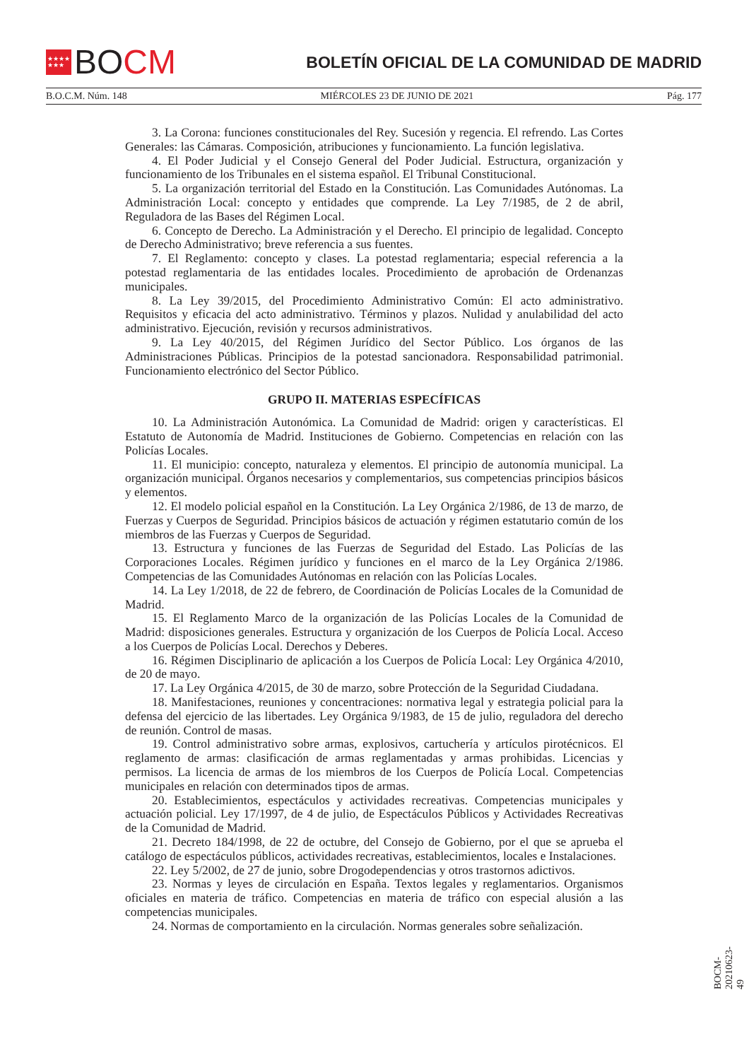★★★★
★★★
BO CM
BOLETÍN OFICIAL DE LA COMUNIDAD DE MADRID
B.O.C.M. Núm. 148 MIÉRCOLES 23 DE JUNIO DE 2021 Pág. 177
3. La Corona: funciones constitucionales del Rey. Sucesión y regencia. El refrendo. Las Cortes Generales: las Cámaras. Composición, atribuciones y funcionamiento. La función legislativa.
4. El Poder Judicial y el Consejo General del Poder Judicial. Estructura, organización y funcionamiento de los Tribunales en el sistema español. El Tribunal Constitucional.
5. La organización territorial del Estado en la Constitución. Las Comunidades Autónomas. La Administración Local: concepto y entidades que comprende. La Ley 7/1985, de 2 de abril, Reguladora de las Bases del Régimen Local.
6. Concepto de Derecho. La Administración y el Derecho. El principio de legalidad. Concepto de Derecho Administrativo; breve referencia a sus fuentes.
7. El Reglamento: concepto y clases. La potestad reglamentaria; especial referencia a la potestad reglamentaria de las entidades locales. Procedimiento de aprobación de Ordenanzas municipales.
8. La Ley 39/2015, del Procedimiento Administrativo Común: El acto administrativo. Requisitos y eficacia del acto administrativo. Términos y plazos. Nulidad y anulabilidad del acto administrativo. Ejecución, revisión y recursos administrativos.
9. La Ley 40/2015, del Régimen Jurídico del Sector Público. Los órganos de las Administraciones Públicas. Principios de la potestad sancionadora. Responsabilidad patrimonial. Funcionamiento electrónico del Sector Público.
GRUPO II. MATERIAS ESPECÍFICAS
10. La Administración Autonómica. La Comunidad de Madrid: origen y características. El Estatuto de Autonomía de Madrid. Instituciones de Gobierno. Competencias en relación con las Policías Locales.
11. El municipio: concepto, naturaleza y elementos. El principio de autonomía municipal. La organización municipal. Órganos necesarios y complementarios, sus competencias principios básicos y elementos.
12. El modelo policial español en la Constitución. La Ley Orgánica 2/1986, de 13 de marzo, de Fuerzas y Cuerpos de Seguridad. Principios básicos de actuación y régimen estatutario común de los miembros de las Fuerzas y Cuerpos de Seguridad.
13. Estructura y funciones de las Fuerzas de Seguridad del Estado. Las Policías de las Corporaciones Locales. Régimen jurídico y funciones en el marco de la Ley Orgánica 2/1986. Competencias de las Comunidades Autónomas en relación con las Policías Locales.
14. La Ley 1/2018, de 22 de febrero, de Coordinación de Policías Locales de la Comunidad de Madrid.
15. El Reglamento Marco de la organización de las Policías Locales de la Comunidad de Madrid: disposiciones generales. Estructura y organización de los Cuerpos de Policía Local. Acceso a los Cuerpos de Policías Local. Derechos y Deberes.
16. Régimen Disciplinario de aplicación a los Cuerpos de Policía Local: Ley Orgánica 4/2010, de 20 de mayo.
17. La Ley Orgánica 4/2015, de 30 de marzo, sobre Protección de la Seguridad Ciudadana.
18. Manifestaciones, reuniones y concentraciones: normativa legal y estrategia policial para la defensa del ejercicio de las libertades. Ley Orgánica 9/1983, de 15 de julio, reguladora del derecho de reunión. Control de masas.
19. Control administrativo sobre armas, explosivos, cartuchería y artículos pirotécnicos. El reglamento de armas: clasificación de armas reglamentadas y armas prohibidas. Licencias y permisos. La licencia de armas de los miembros de los Cuerpos de Policía Local. Competencias municipales en relación con determinados tipos de armas.
20. Establecimientos, espectáculos y actividades recreativas. Competencias municipales y actuación policial. Ley 17/1997, de 4 de julio, de Espectáculos Públicos y Actividades Recreativas de la Comunidad de Madrid.
21. Decreto 184/1998, de 22 de octubre, del Consejo de Gobierno, por el que se aprueba el catálogo de espectáculos públicos, actividades recreativas, establecimientos, locales e Instalaciones.
22. Ley 5/2002, de 27 de junio, sobre Drogodependencias y otros trastornos adictivos.
23. Normas y leyes de circulación en España. Textos legales y reglamentarios. Organismos oficiales en materia de tráfico. Competencias en materia de tráfico con especial alusión a las competencias municipales.
24. Normas de comportamiento en la circulación. Normas generales sobre señalización.
BOCM-20210623-49